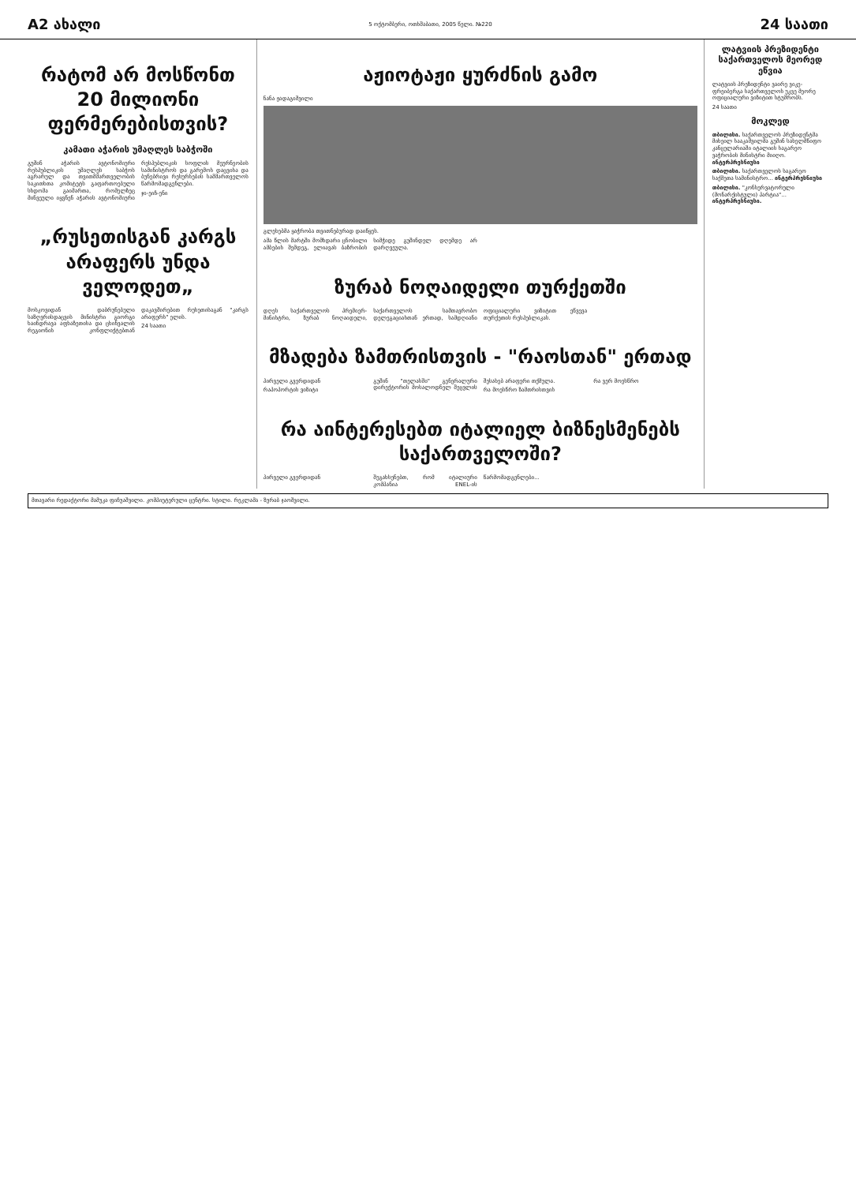A2 ახალი 5 ოქტომბერი, ოთხშაბათი, 2005 წელი. №220 24 საათი
რატომ არ მოსწონთ 20 მილიონი ფერმერებისთვის?
კამათი აჭარის უმაღლეს საბჭოში
გუშინ აჭარის ავტონომიური რესპუბლიკის უმაღლეს საბჭოს აგრარულ და თვითმმართველობის საკითხთა კომიტეტს გაფართოებული სხდომა გაიმართა, რომელზეც მინვეული იყვნენ აჭარის ავტონომიური რესპუბლიკის სოფლის მეურნეობის სამინისტროს და გარემოს დაცვისა და ბუნებრივი რესურსების სამმართველოს წარმომადგენლები.
ჯი-ეიჩ-ენი
„რუსეთისგან კარგს არაფერს უნდა ველოდეთ„
მოსკოვიდან დაბრუნებული საზღვრისდაცვის მინისტრი გიორგი ხაინდრავა აფხაზეთისა და ცხინვალის რეგიონის კონფლიქტებთან დაკავშირებით რუსეთისაგან "კარგს არაფერს" ელის.
24 საათი
აჟიოტაჟი ყურძნის გამო
ნანა ჟადაგიშვილი
გლეხებმა ყაჭრობა თვითნებურად დაიწყეს.
ამა წლის მარტში მომხდარი ცნობილი ამბების შემდეგ, ელიავას ბაზრობის სიმჭიდე გუშინდელ დღემდე არ დარღვეულა.
ზურაბ ნოღაიდელი თურქეთში
დღეს საქართველოს პრემიერ-მინისტრი, ზურაბ ნოღაიდელი, საქართველოს სამთავრობო დელეგაციასთან ერთად, სამდღიანი ოფიციალური ვიზიტით ეწვევა თურქეთის რესპუბლიკას.
მზადება ზამთრისთვის - "რაოსთან" ერთად
პირველი გვერდიდან
რაპოპორტის ვიზიტი
გუშინ "თელასში" გენერალური დირექტორის მოსალოდნელ შეცვლის შესახებ არაფერი თქმულა.
რა მოესწრო ზამთრისთვის
რა ვერ მოესწრო
რა აინტერესებთ იტალიელ ბიზნესმენებს საქართველოში?
პირველი გვერდიდან
შეგახსენებთ, რომ იტალიური კომპანია ENEL-ის წარმომადგენლები...
ლატვიის პრეზიდენტი საქართველოს მეორედ ეწვია
ლატვიის პრეზიდენტი ვაირე ვიკე-ფრეიბერგა საქართველოს უკვე მეორე ოფიციალური ვიზიტით სტუმრობს.
24 საათი
მოკლედ
თბილისი. საქართველოს პრეზიდენტმა მიხეილ სააკაშვილმა გუშინ სახელმწიფო კანცელარიაში იტალიის საგარეო ვაჭრობის მინისტრი მიიღო. ინტერპრესნიუსი
თბილისი. საქართველოს საგარეო საქმეთა სამინისტრო... ინტერპრესნიუსი
თბილისი. "კონსერვატორული (მონარქისტული) პარტია"... ინტერპრესნიუსი.
მთავარი რედაქტორი მამუკა ფიჩუაშვილი. კომპიუტერული ცენტრი. სტილი. რეკლამა - ზურაბ ჯაოშვილი.